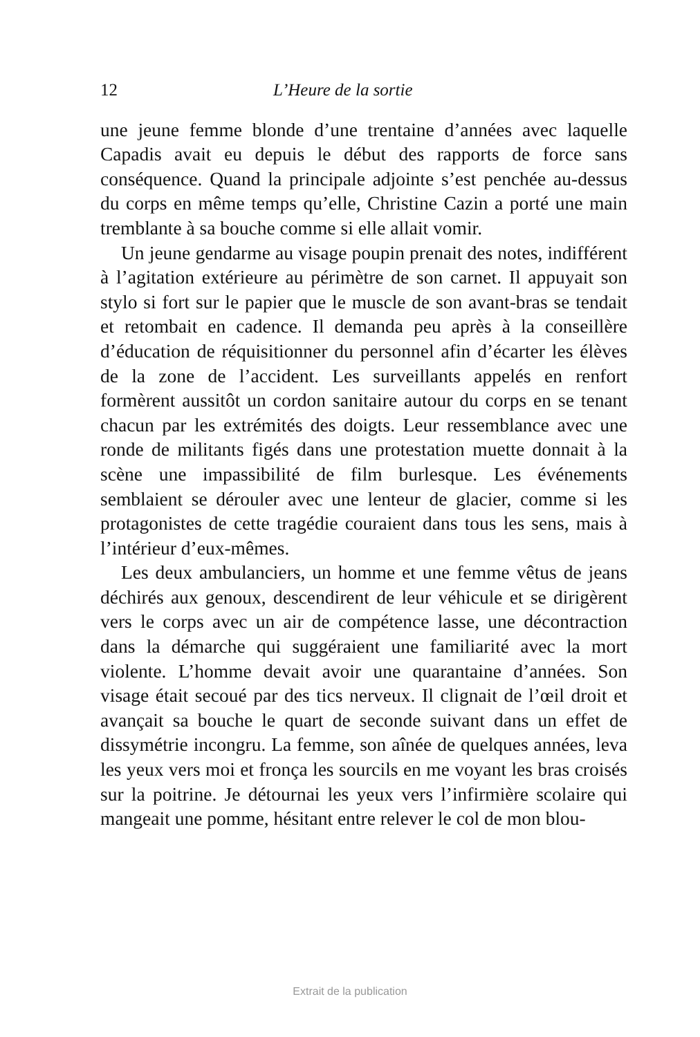12 L’Heure de la sortie
une jeune femme blonde d’une trentaine d’années avec laquelle Capadis avait eu depuis le début des rapports de force sans conséquence. Quand la principale adjointe s’est penchée au-dessus du corps en même temps qu’elle, Christine Cazin a porté une main tremblante à sa bouche comme si elle allait vomir.
Un jeune gendarme au visage poupin prenait des notes, indifférent à l’agitation extérieure au périmètre de son carnet. Il appuyait son stylo si fort sur le papier que le muscle de son avant-bras se tendait et retombait en cadence. Il demanda peu après à la conseillère d’éducation de réquisitionner du personnel afin d’écarter les élèves de la zone de l’accident. Les surveillants appelés en renfort formèrent aussitôt un cordon sanitaire autour du corps en se tenant chacun par les extrémités des doigts. Leur ressemblance avec une ronde de militants figés dans une protestation muette donnait à la scène une impassibilité de film burlesque. Les événements semblaient se dérouler avec une lenteur de glacier, comme si les protagonistes de cette tragédie couraient dans tous les sens, mais à l’intérieur d’eux-mêmes.
Les deux ambulanciers, un homme et une femme vêtus de jeans déchirés aux genoux, descendirent de leur véhicule et se dirigèrent vers le corps avec un air de compétence lasse, une décontraction dans la démarche qui suggéraient une familiarité avec la mort violente. L’homme devait avoir une quarantaine d’années. Son visage était secoué par des tics nerveux. Il clignait de l’œil droit et avançait sa bouche le quart de seconde suivant dans un effet de dissymétrie incongru. La femme, son aînée de quelques années, leva les yeux vers moi et fronça les sourcils en me voyant les bras croisés sur la poitrine. Je détournai les yeux vers l’infirmière scolaire qui mangeait une pomme, hésitant entre relever le col de mon blou-
Extrait de la publication